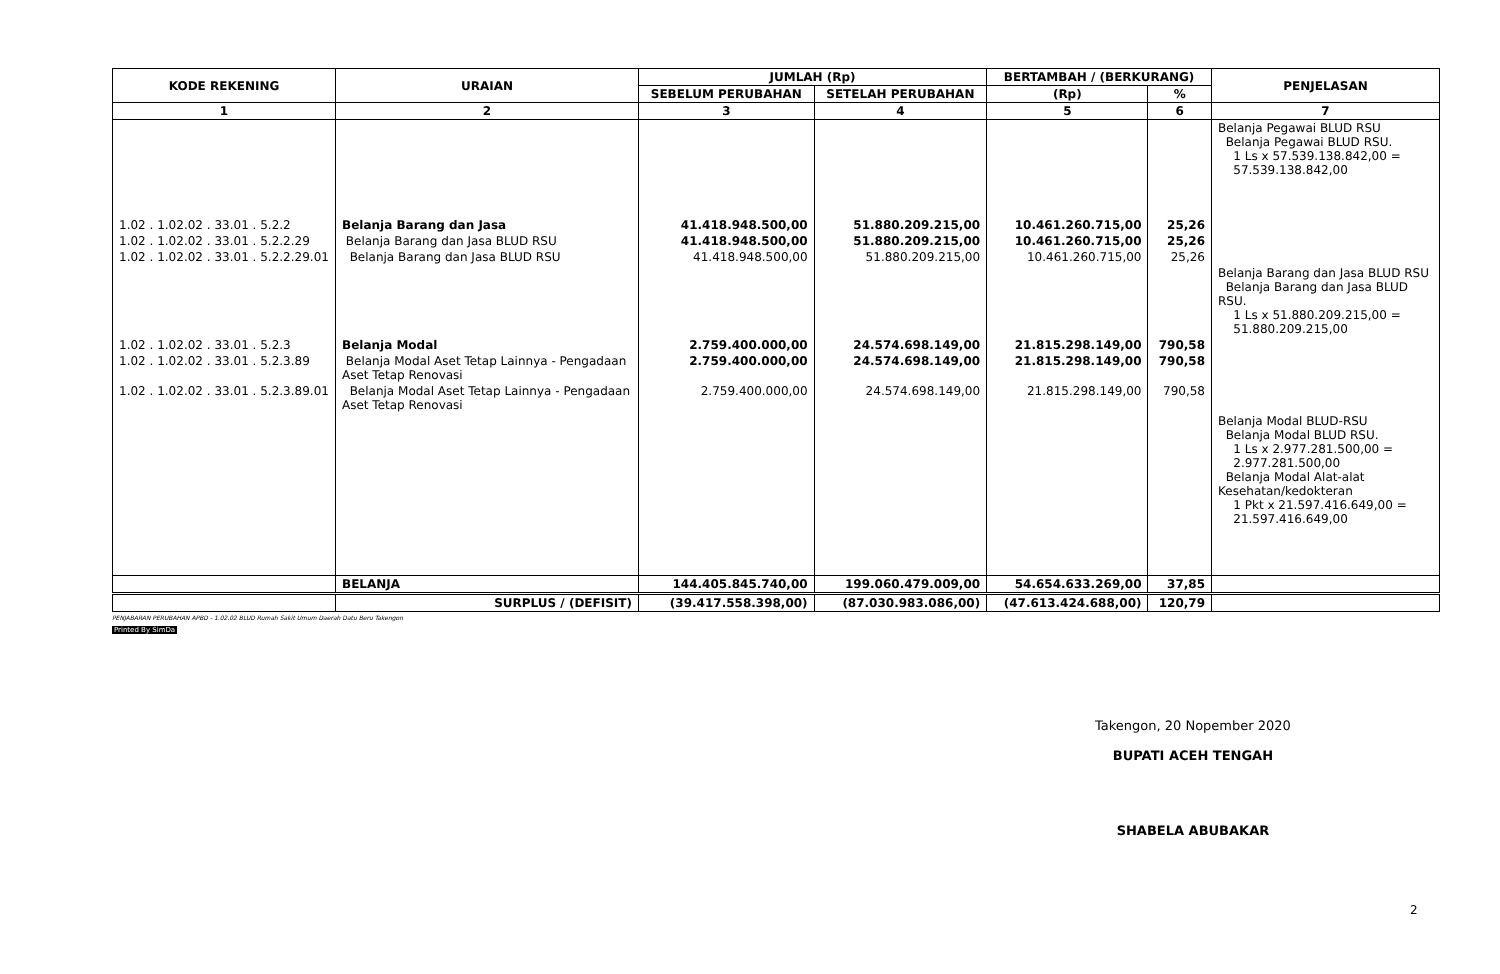| KODE REKENING | URAIAN | JUMLAH (Rp) | | BERTAMBAH / (BERKURANG) | | PENJELASAN |
| --- | --- | --- | --- | --- | --- | --- |
| | | SEBELUM PERUBAHAN | SETELAH PERUBAHAN | (Rp) | % | |
| 1 | 2 | 3 | 4 | 5 | 6 | 7 |
| | | | | | | Belanja Pegawai BLUD RSU Belanja Pegawai BLUD RSU. 1 Ls x 57.539.138.842,00 = 57.539.138.842,00 |
| 1.02 . 1.02.02 . 33.01 . 5.2.2 | Belanja Barang dan Jasa | 41.418.948.500,00 | 51.880.209.215,00 | 10.461.260.715,00 | 25,26 | |
| 1.02 . 1.02.02 . 33.01 . 5.2.2.29 | Belanja Barang dan Jasa BLUD RSU | 41.418.948.500,00 | 51.880.209.215,00 | 10.461.260.715,00 | 25,26 | |
| 1.02 . 1.02.02 . 33.01 . 5.2.2.29.01 | Belanja Barang dan Jasa BLUD RSU | 41.418.948.500,00 | 51.880.209.215,00 | 10.461.260.715,00 | 25,26 | |
| | | | | | | Belanja Barang dan Jasa BLUD RSU Belanja Barang dan Jasa BLUD RSU. 1 Ls x 51.880.209.215,00 = 51.880.209.215,00 |
| 1.02 . 1.02.02 . 33.01 . 5.2.3 | Belanja Modal | 2.759.400.000,00 | 24.574.698.149,00 | 21.815.298.149,00 | 790,58 | |
| 1.02 . 1.02.02 . 33.01 . 5.2.3.89 | Belanja Modal Aset Tetap Lainnya - Pengadaan Aset Tetap Renovasi | 2.759.400.000,00 | 24.574.698.149,00 | 21.815.298.149,00 | 790,58 | |
| 1.02 . 1.02.02 . 33.01 . 5.2.3.89.01 | Belanja Modal Aset Tetap Lainnya - Pengadaan Aset Tetap Renovasi | 2.759.400.000,00 | 24.574.698.149,00 | 21.815.298.149,00 | 790,58 | |
| | | | | | | Belanja Modal BLUD-RSU Belanja Modal BLUD RSU. 1 Ls x 2.977.281.500,00 = 2.977.281.500,00 Belanja Modal Alat-alat Kesehatan/kedokteran 1 Pkt x 21.597.416.649,00 = 21.597.416.649,00 |
| | BELANJA | 144.405.845.740,00 | 199.060.479.009,00 | 54.654.633.269,00 | 37,85 | |
| | SURPLUS / (DEFISIT) | (39.417.558.398,00) | (87.030.983.086,00) | (47.613.424.688,00) | 120,79 | |
PENJABARAN PERUBAHAN APBD - 1.02.02 BLUD Rumah Sakit Umum Daerah Datu Beru Takengon
Printed By SimDa
Takengon, 20 Nopember 2020
BUPATI ACEH TENGAH
SHABELA ABUBAKAR
2